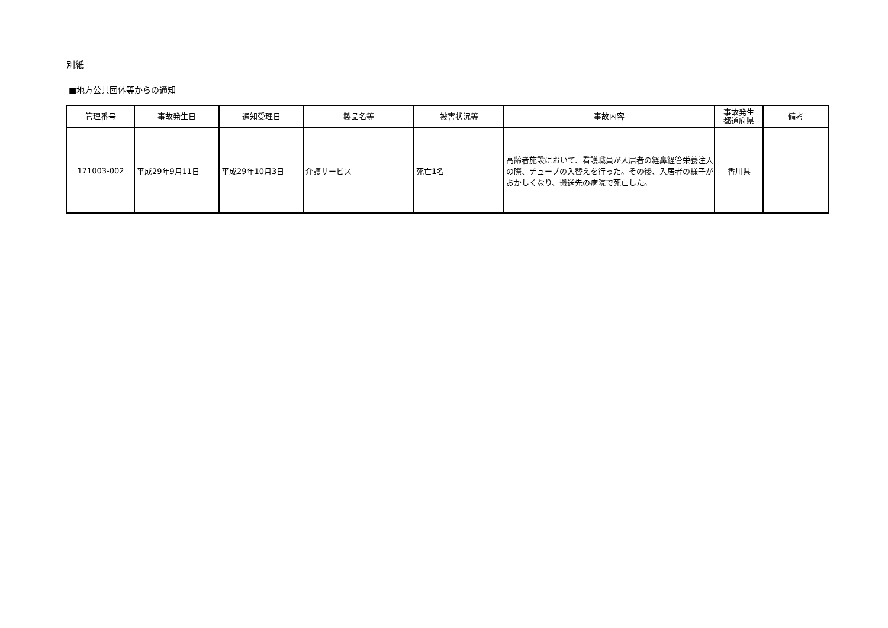別紙
■地方公共団体等からの通知
| 管理番号 | 事故発生日 | 通知受理日 | 製品名等 | 被害状況等 | 事故内容 | 事故発生 都道府県 | 備考 |
| --- | --- | --- | --- | --- | --- | --- | --- |
| 171003-002 | 平成29年9月11日 | 平成29年10月3日 | 介護サービス | 死亡1名 | 高齢者施設において、看護職員が入居者の経鼻経管栄養注入の際、チューブの入替えを行った。その後、入居者の様子がおかしくなり、搬送先の病院で死亡した。 | 香川県 | |